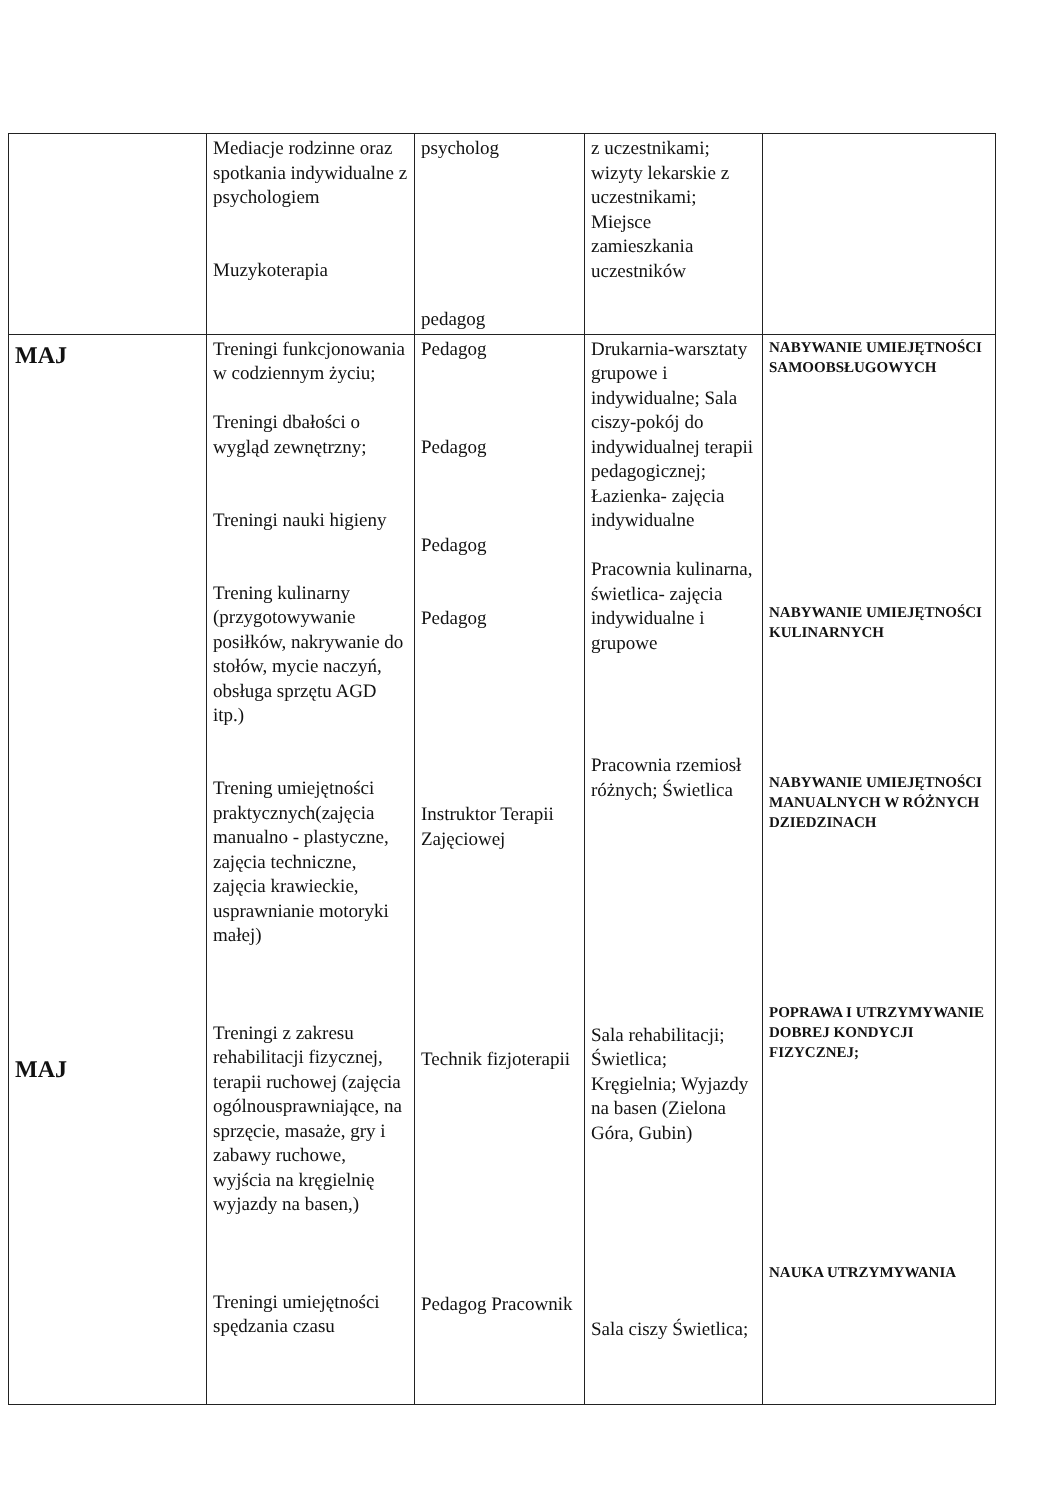| | Mediacje rodzinne oraz spotkania indywidualne z psychologiem Muzykoterapia | psycholog pedagog | z uczestnikami; wizyty lekarskie z uczestnikami; Miejsce zamieszkania uczestników | |
| MAJ MAJ | Treningi funkcjonowania w codziennym życiu; Treningi dbałości o wygląd zewnętrzny; Treningi nauki higieny Trening kulinarny (przygotowywanie posiłków, nakrywanie do stołów, mycie naczyń, obsługa sprzętu AGD itp.) Trening umiejętności praktycznych(zajęcia manualno - plastyczne, zajęcia techniczne, zajęcia krawieckie, usprawnianie motoryki małej) Treningi z zakresu rehabilitacji fizycznej, terapii ruchowej (zajęcia ogólnousprawniające, na sprzęcie, masaże, gry i zabawy ruchowe, wyjścia na kręgielnię wyjazdy na basen,) Treningi umiejętności spędzania czasu | Pedagog Pedagog Pedagog Pedagog Instruktor Terapii Zajęciowej Technik fizjoterapii Pedagog Pracownik | Drukarnia-warsztaty grupowe i indywidualne; Sala ciszy-pokój do indywidualnej terapii pedagogicznej; Łazienka- zajęcia indywidualne Pracownia kulinarna, świetlica- zajęcia indywidualne i grupowe Pracownia rzemiosł różnych; Świetlica Sala rehabilitacji; Świetlica; Kręgielnia; Wyjazdy na basen (Zielona Góra, Gubin) Sala ciszy Świetlica; | NABYWANIE UMIEJĘTNOŚCI SAMOOBSŁUGOWYCH NABYWANIE UMIEJĘTNOŚCI KULINARNYCH NABYWANIE UMIEJĘTNOŚCI MANUALNYCH W RÓŻNYCH DZIEDZINACH POPRAWA I UTRZYMYWANIE DOBREJ KONDYCJI FIZYCZNEJ; NAUKA UTRZYMYWANIA |